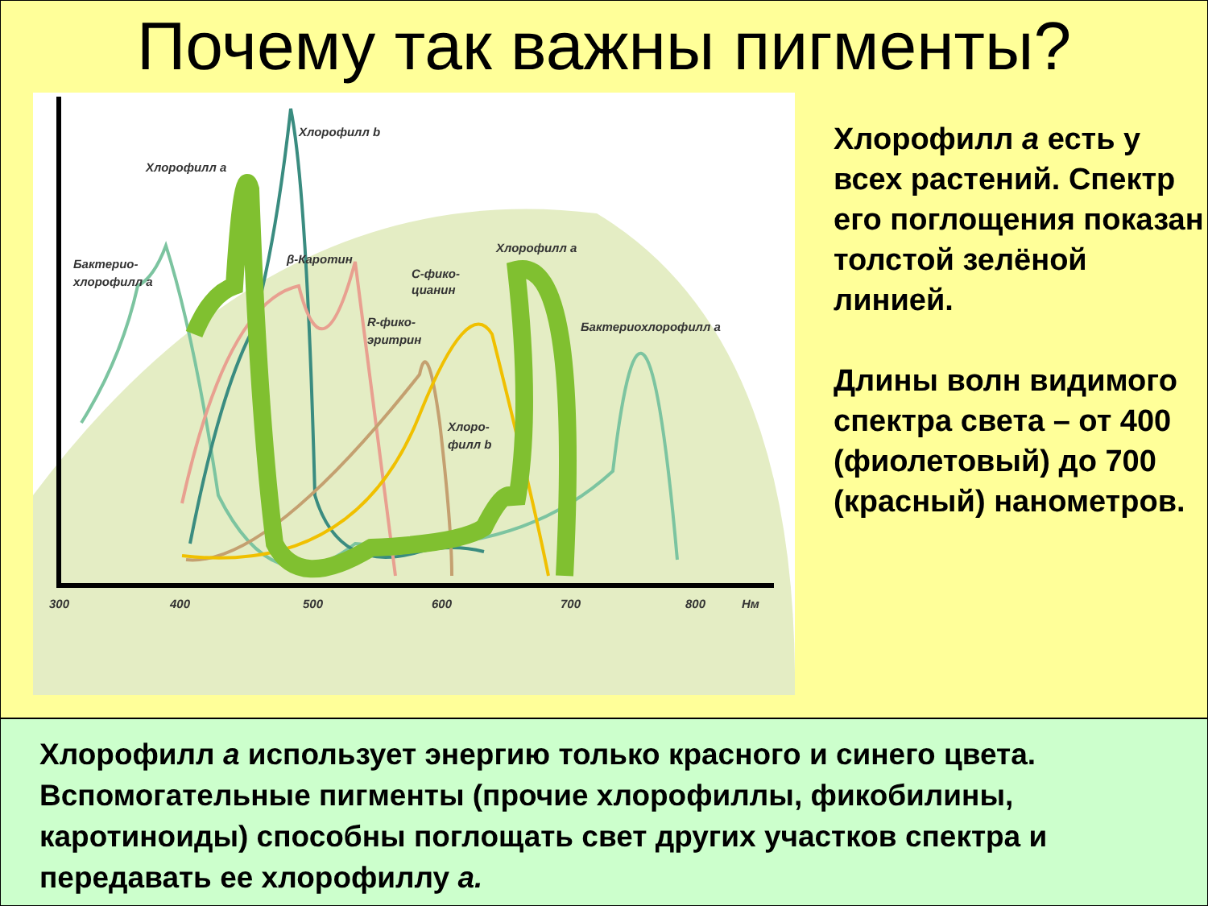Почему так важны пигменты?
Хлорофилл a
Хлорофилл b
Бактерио-
хлорофилл a
β-Каротин
С-фико-
цианин
R-фико-
эритрин
Хлорофилл a
Бактериохлорофилл a
Хлоро-
филл b
300
400
500
600
700
800
Нм
Хлорофилл а есть у всех растений. Спектр его поглощения показан толстой зелёной линией.
Длины волн видимого спектра света – от 400 (фиолетовый) до 700 (красный) нанометров.
Хлорофилл а использует энергию только красного и синего цвета. Вспомогательные пигменты (прочие хлорофиллы, фикобилины, каротиноиды) способны поглощать свет других участков спектра и передавать ее хлорофиллу а.